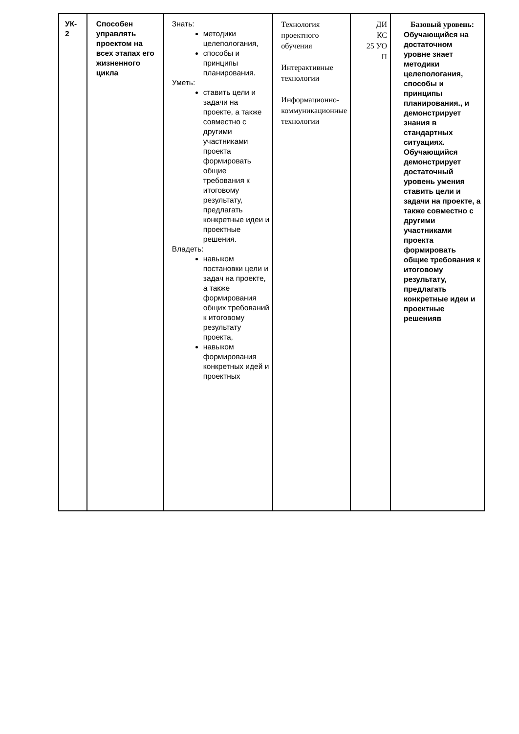| УК- 2 | Способен управлять проектом на всех этапах его жизненного цикла | Знать: методики целепологания, способы и принципы планирования. Уметь: ставить цели и задачи на проекте, а также совместно с другими участниками проекта формировать общие требования к итоговому результату, предлагать конкретные идеи и проектные решения. Владеть: навыком постановки цели и задач на проекте, а также формирования общих требований к итоговому результату проекта, навыком формирования конкретных идей и проектных | Технология проектного обучения Интерактивные технологии Информационно-коммуникационные технологии | ДИ КС 25 УО П | Базовый уровень: Обучающийся на достаточном уровне знает методики целепологания, способы и принципы планирования., и демонстрирует знания в стандартных ситуациях. Обучающийся демонстрирует достаточный уровень умения ставить цели и задачи на проекте, а также совместно с другими участниками проекта формировать общие требования к итоговому результату, предлагать конкретные идеи и проектные решенияв |